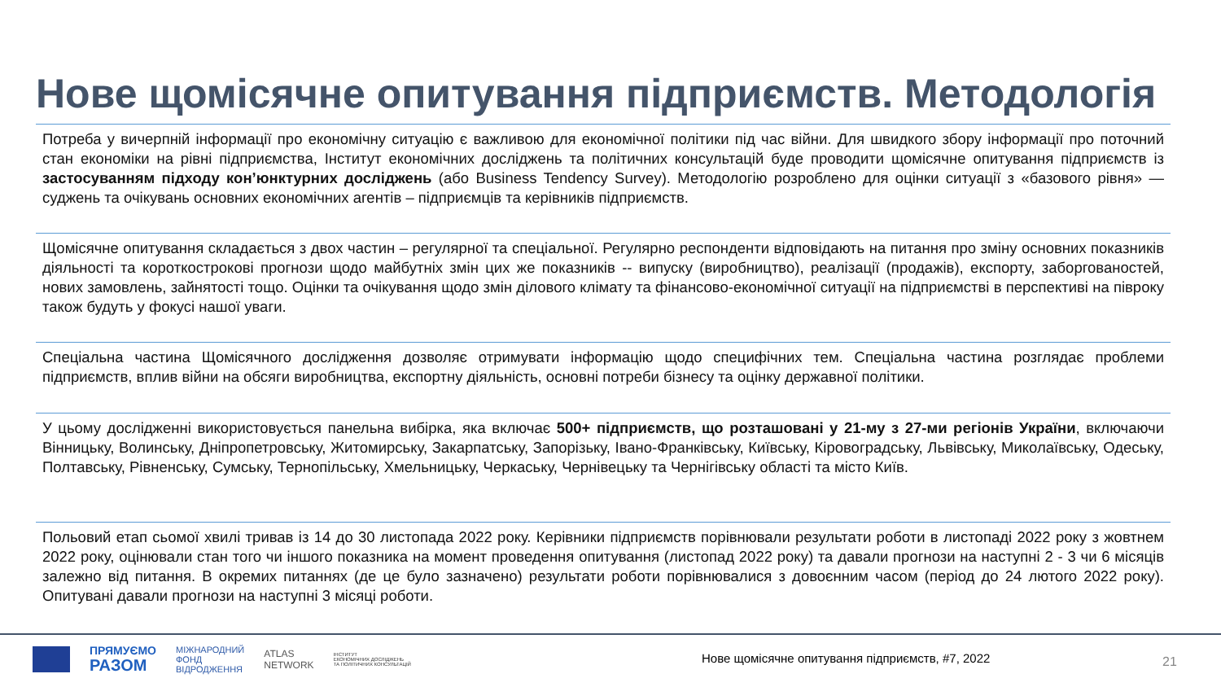Нове щомісячне опитування підприємств. Методологія
Потреба у вичерпній інформації про економічну ситуацію є важливою для економічної політики під час війни. Для швидкого збору інформації про поточний стан економіки на рівні підприємства, Інститут економічних досліджень та політичних консультацій буде проводити щомісячне опитування підприємств із застосуванням підходу кон’юнктурних досліджень (або Business Tendency Survey). Методологію розроблено для оцінки ситуації з «базового рівня» — суджень та очікувань основних економічних агентів – підприємців та керівників підприємств.
Щомісячне опитування складається з двох частин – регулярної та спеціальної. Регулярно респонденти відповідають на питання про зміну основних показників діяльності та короткострокові прогнози щодо майбутніх змін цих же показників -- випуску (виробництво), реалізації (продажів), експорту, заборгованостей, нових замовлень, зайнятості тощо. Оцінки та очікування щодо змін ділового клімату та фінансово-економічної ситуації на підприємстві в перспективі на півроку також будуть у фокусі нашої уваги.
Спеціальна частина Щомісячного дослідження дозволяє отримувати інформацію щодо специфічних тем. Спеціальна частина розглядає проблеми підприємств, вплив війни на обсяги виробництва, експортну діяльність, основні потреби бізнесу та оцінку державної політики.
У цьому дослідженні використовується панельна вибірка, яка включає 500+ підприємств, що розташовані у 21-му з 27-ми регіонів України, включаючи Вінницьку, Волинську, Дніпропетровську, Житомирську, Закарпатську, Запорізьку, Івано-Франківську, Київську, Кіровоградську, Львівську, Миколаївську, Одеську, Полтавську, Рівненську, Сумську, Тернопільську, Хмельницьку, Черкаську, Чернівецьку та Чернігівську області та місто Київ.
Польовий етап сьомої хвилі тривав із 14 до 30 листопада 2022 року. Керівники підприємств порівнювали результати роботи в листопаді 2022 року з жовтнем 2022 року, оцінювали стан того чи іншого показника на момент проведення опитування (листопад 2022 року) та давали прогнози на наступні 2 - 3 чи 6 місяців залежно від питання. В окремих питаннях (де це було зазначено) результати роботи порівнювалися з довоєнним часом (період до 24 лютого 2022 року). Опитувані давали прогнози на наступні 3 місяці роботи.
ПРЯМУЄМО
РАЗОМ
МІЖНАРОДНИЙ
ФОНД
ВІДРОДЖЕННЯ
ATLAS
NETWORK
ІНСТИТУТ
ЕКОНОМІЧНИХ ДОСЛІДЖЕНЬ
ТА ПОЛІТИЧНИХ КОНСУЛЬТАЦІЙ
Нове щомісячне опитування підприємств, #7, 2022
21